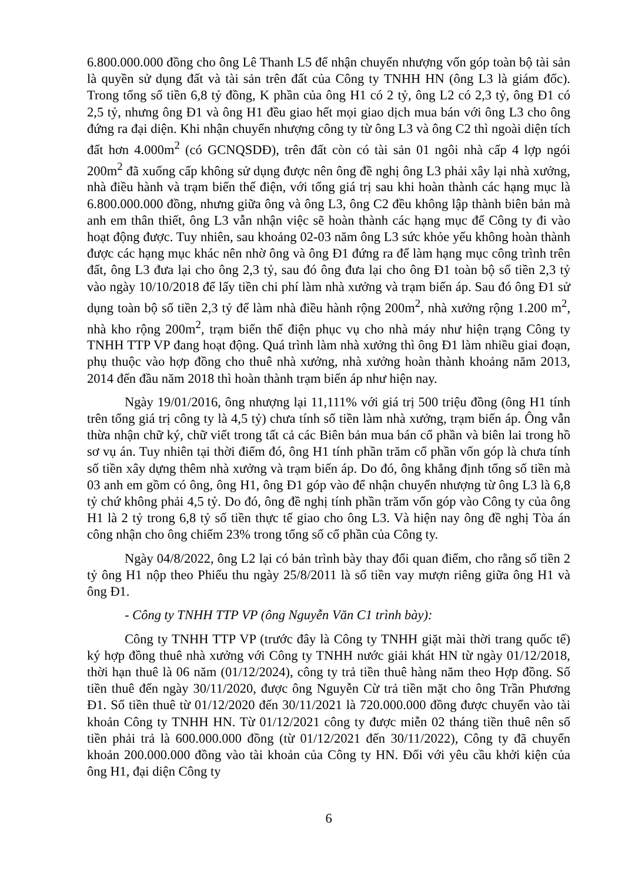6.800.000.000 đồng cho ông Lê Thanh L5 để nhận chuyển nhượng vốn góp toàn bộ tài sản là quyền sử dụng đất và tài sản trên đất của Công ty TNHH HN (ông L3 là giám đốc). Trong tổng số tiền 6,8 tỷ đồng, K phần của ông H1 có 2 tỷ, ông L2 có 2,3 tỷ, ông Đ1 có 2,5 tỷ, nhưng ông Đ1 và ông H1 đều giao hết mọi giao dịch mua bán với ông L3 cho ông đứng ra đại diện. Khi nhận chuyển nhượng công ty từ ông L3 và ông C2 thì ngoài diện tích đất hơn 4.000m<sup>2</sup> (có GCNQSDĐ), trên đất còn có tài sản 01 ngôi nhà cấp 4 lợp ngói 200m<sup>2</sup> đã xuống cấp không sử dụng được nên ông đề nghị ông L3 phải xây lại nhà xưởng, nhà điều hành và trạm biến thế điện, với tổng giá trị sau khi hoàn thành các hạng mục là 6.800.000.000 đồng, nhưng giữa ông và ông L3, ông C2 đều không lập thành biên bản mà anh em thân thiết, ông L3 vẫn nhận việc sẽ hoàn thành các hạng mục để Công ty đi vào hoạt động được. Tuy nhiên, sau khoảng 02-03 năm ông L3 sức khỏe yếu không hoàn thành được các hạng mục khác nên nhờ ông và ông Đ1 đứng ra để làm hạng mục công trình trên đất, ông L3 đưa lại cho ông 2,3 tỷ, sau đó ông đưa lại cho ông Đ1 toàn bộ số tiền 2,3 tỷ vào ngày 10/10/2018 để lấy tiền chi phí làm nhà xưởng và trạm biến áp. Sau đó ông Đ1 sử dụng toàn bộ số tiền 2,3 tỷ để làm nhà điều hành rộng 200m<sup>2</sup>, nhà xưởng rộng 1.200 m<sup>2</sup>, nhà kho rộng 200m<sup>2</sup>, trạm biến thế điện phục vụ cho nhà máy như hiện trạng Công ty TNHH TTP VP đang hoạt động. Quá trình làm nhà xưởng thì ông Đ1 làm nhiều giai đoạn, phụ thuộc vào hợp đồng cho thuê nhà xưởng, nhà xưởng hoàn thành khoảng năm 2013, 2014 đến đầu năm 2018 thì hoàn thành trạm biến áp như hiện nay.
Ngày 19/01/2016, ông nhượng lại 11,111% với giá trị 500 triệu đồng (ông H1 tính trên tổng giá trị công ty là 4,5 tỷ) chưa tính số tiền làm nhà xưởng, trạm biến áp. Ông vẫn thừa nhận chữ ký, chữ viết trong tất cả các Biên bản mua bán cổ phần và biên lai trong hồ sơ vụ án. Tuy nhiên tại thời điểm đó, ông H1 tính phần trăm cổ phần vốn góp là chưa tính số tiền xây dựng thêm nhà xưởng và trạm biến áp. Do đó, ông khẳng định tổng số tiền mà 03 anh em gồm có ông, ông H1, ông Đ1 góp vào để nhận chuyển nhượng từ ông L3 là 6,8 tỷ chứ không phải 4,5 tỷ. Do đó, ông đề nghị tính phần trăm vốn góp vào Công ty của ông H1 là 2 tỷ trong 6,8 tỷ số tiền thực tế giao cho ông L3. Và hiện nay ông đề nghị Tòa án công nhận cho ông chiếm 23% trong tổng số cổ phần của Công ty.
Ngày 04/8/2022, ông L2 lại có bản trình bày thay đổi quan điểm, cho rằng số tiền 2 tỷ ông H1 nộp theo Phiếu thu ngày 25/8/2011 là số tiền vay mượn riêng giữa ông H1 và ông Đ1.
- Công ty TNHH TTP VP (ông Nguyễn Văn C1 trình bày):
Công ty TNHH TTP VP (trước đây là Công ty TNHH giặt mài thời trang quốc tế) ký hợp đồng thuê nhà xưởng với Công ty TNHH nước giải khát HN từ ngày 01/12/2018, thời hạn thuê là 06 năm (01/12/2024), công ty trả tiền thuê hàng năm theo Hợp đồng. Số tiền thuê đến ngày 30/11/2020, được ông Nguyễn Cừ trả tiền mặt cho ông Trần Phương Đ1. Số tiền thuê từ 01/12/2020 đến 30/11/2021 là 720.000.000 đồng được chuyển vào tài khoản Công ty TNHH HN. Từ 01/12/2021 công ty được miễn 02 tháng tiền thuê nên số tiền phải trả là 600.000.000 đồng (từ 01/12/2021 đến 30/11/2022), Công ty đã chuyển khoản 200.000.000 đồng vào tài khoản của Công ty HN. Đối với yêu cầu khởi kiện của ông H1, đại diện Công ty
6